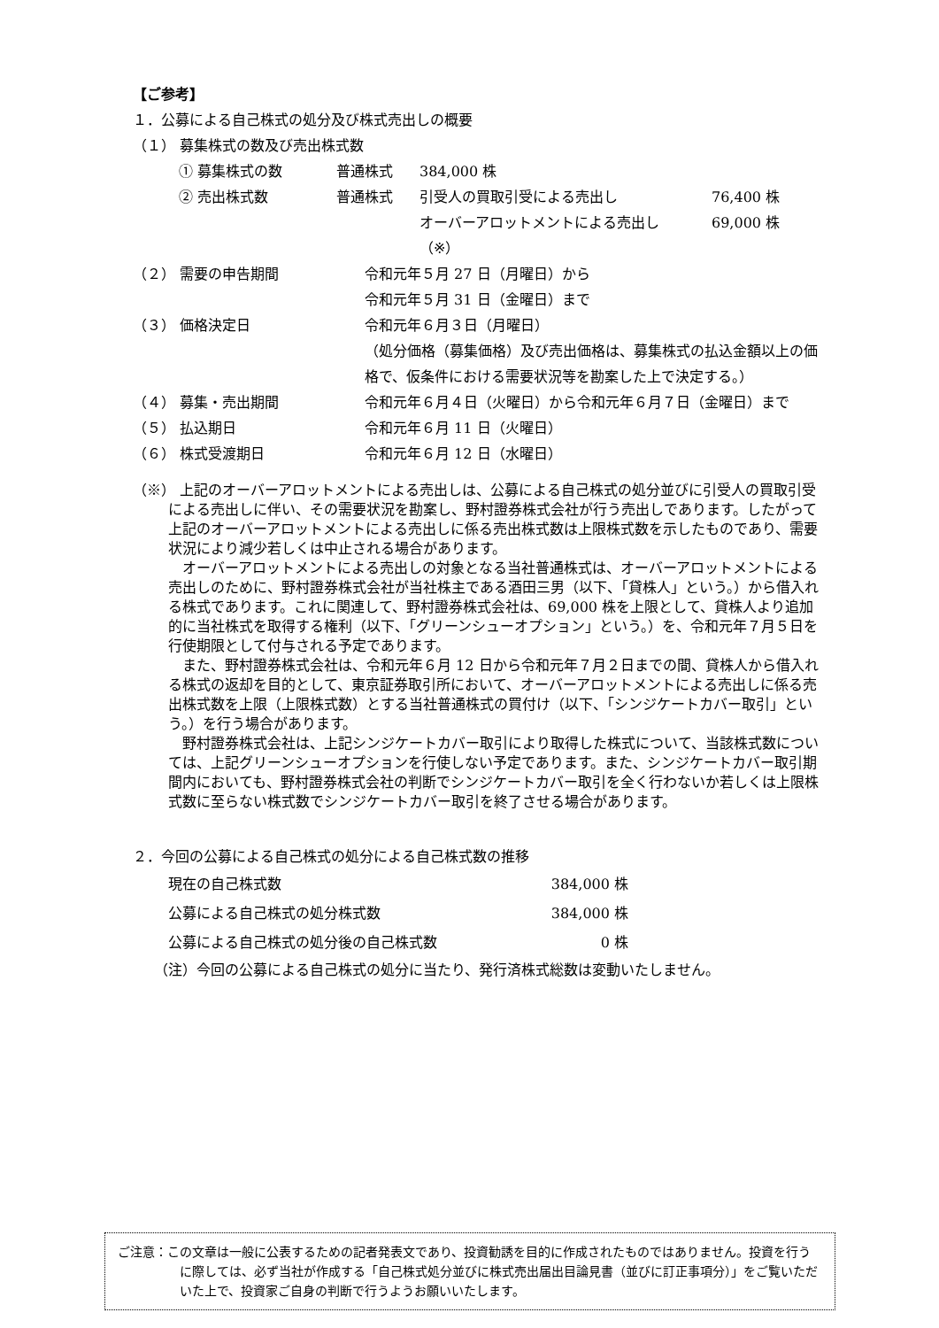【ご参考】
１．公募による自己株式の処分及び株式売出しの概要
（１） 募集株式の数及び売出株式数
| ① 募集株式の数 | 普通株式 | 384,000 株 | |
| ② 売出株式数 | 普通株式 | 引受人の買取引受による売出し | 76,400 株 |
| | | オーバーアロットメントによる売出し | 69,000 株 |
| | | （※） | |
| （２） 需要の申告期間 | 令和元年５月 27 日（月曜日）から 令和元年５月 31 日（金曜日）まで |
| （３） 価格決定日 | 令和元年６月３日（月曜日） （処分価格（募集価格）及び売出価格は、募集株式の払込金額以上の価格で、仮条件における需要状況等を勘案した上で決定する。） |
| （４） 募集・売出期間 | 令和元年６月４日（火曜日）から令和元年６月７日（金曜日）まで |
| （５） 払込期日 | 令和元年６月 11 日（火曜日） |
| （６） 株式受渡期日 | 令和元年６月 12 日（水曜日） |
（※） 上記のオーバーアロットメントによる売出しは、公募による自己株式の処分並びに引受人の買取引受による売出しに伴い、その需要状況を勘案し、野村證券株式会社が行う売出しであります。したがって上記のオーバーアロットメントによる売出しに係る売出株式数は上限株式数を示したものであり、需要状況により減少若しくは中止される場合があります。
オーバーアロットメントによる売出しの対象となる当社普通株式は、オーバーアロットメントによる売出しのために、野村證券株式会社が当社株主である酒田三男（以下、「貸株人」という。）から借入れる株式であります。これに関連して、野村證券株式会社は、69,000 株を上限として、貸株人より追加的に当社株式を取得する権利（以下、「グリーンシューオプション」という。）を、令和元年７月５日を行使期限として付与される予定であります。
また、野村證券株式会社は、令和元年６月 12 日から令和元年７月２日までの間、貸株人から借入れる株式の返却を目的として、東京証券取引所において、オーバーアロットメントによる売出しに係る売出株式数を上限（上限株式数）とする当社普通株式の買付け（以下、「シンジケートカバー取引」という。）を行う場合があります。
野村證券株式会社は、上記シンジケートカバー取引により取得した株式について、当該株式数については、上記グリーンシューオプションを行使しない予定であります。また、シンジケートカバー取引期間内においても、野村證券株式会社の判断でシンジケートカバー取引を全く行わないか若しくは上限株式数に至らない株式数でシンジケートカバー取引を終了させる場合があります。
２．今回の公募による自己株式の処分による自己株式数の推移
| 現在の自己株式数 | 384,000 株 |
| 公募による自己株式の処分株式数 | 384,000 株 |
| 公募による自己株式の処分後の自己株式数 | 0 株 |
（注）今回の公募による自己株式の処分に当たり、発行済株式総数は変動いたしません。
ご注意：この文章は一般に公表するための記者発表文であり、投資勧誘を目的に作成されたものではありません。投資を行うに際しては、必ず当社が作成する「自己株式処分並びに株式売出届出目論見書（並びに訂正事項分）」をご覧いただいた上で、投資家ご自身の判断で行うようお願いいたします。